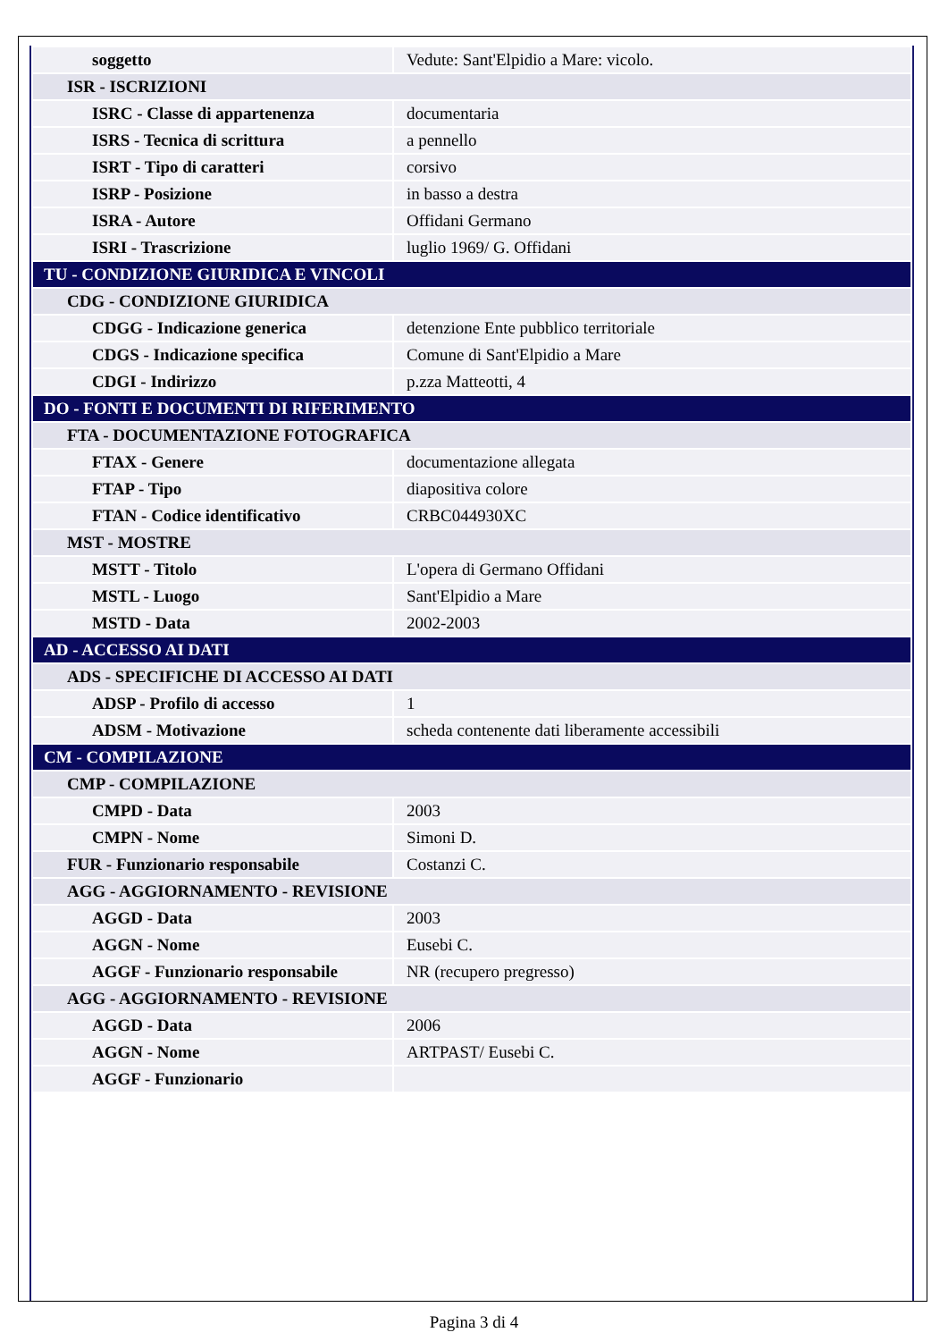| soggetto | Vedute: Sant'Elpidio a Mare: vicolo. |
| ISR - ISCRIZIONI | |
| ISRC - Classe di appartenenza | documentaria |
| ISRS - Tecnica di scrittura | a pennello |
| ISRT - Tipo di caratteri | corsivo |
| ISRP - Posizione | in basso a destra |
| ISRA - Autore | Offidani Germano |
| ISRI - Trascrizione | luglio 1969/ G. Offidani |
| TU - CONDIZIONE GIURIDICA E VINCOLI | |
| CDG - CONDIZIONE GIURIDICA | |
| CDGG - Indicazione generica | detenzione Ente pubblico territoriale |
| CDGS - Indicazione specifica | Comune di Sant'Elpidio a Mare |
| CDGI - Indirizzo | p.zza Matteotti, 4 |
| DO - FONTI E DOCUMENTI DI RIFERIMENTO | |
| FTA - DOCUMENTAZIONE FOTOGRAFICA | |
| FTAX - Genere | documentazione allegata |
| FTAP - Tipo | diapositiva colore |
| FTAN - Codice identificativo | CRBC044930XC |
| MST - MOSTRE | |
| MSTT - Titolo | L'opera di Germano Offidani |
| MSTL - Luogo | Sant'Elpidio a Mare |
| MSTD - Data | 2002-2003 |
| AD - ACCESSO AI DATI | |
| ADS - SPECIFICHE DI ACCESSO AI DATI | |
| ADSP - Profilo di accesso | 1 |
| ADSM - Motivazione | scheda contenente dati liberamente accessibili |
| CM - COMPILAZIONE | |
| CMP - COMPILAZIONE | |
| CMPD - Data | 2003 |
| CMPN - Nome | Simoni D. |
| FUR - Funzionario responsabile | Costanzi C. |
| AGG - AGGIORNAMENTO - REVISIONE | |
| AGGD - Data | 2003 |
| AGGN - Nome | Eusebi C. |
| AGGF - Funzionario responsabile | NR (recupero pregresso) |
| AGG - AGGIORNAMENTO - REVISIONE | |
| AGGD - Data | 2006 |
| AGGN - Nome | ARTPAST/ Eusebi C. |
| AGGF - Funzionario | |
Pagina 3 di 4